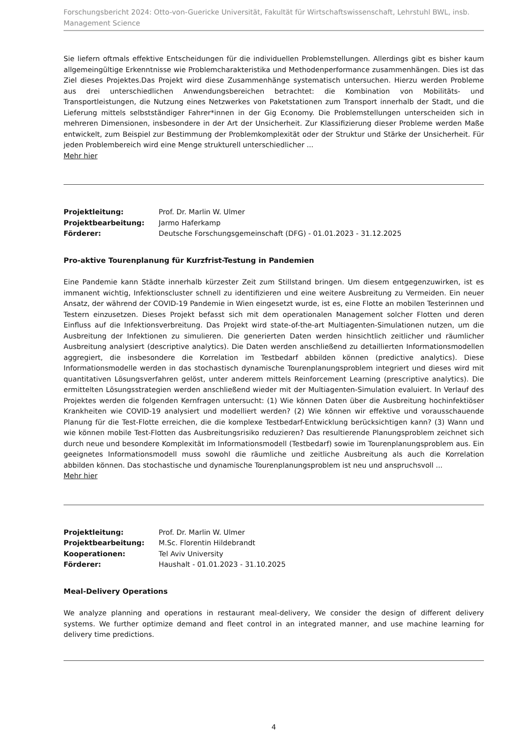Forschungsbericht 2024: Otto-von-Guericke Universität, Fakultät für Wirtschaftswissenschaft, Lehrstuhl BWL, insb. Management Science
Sie liefern oftmals effektive Entscheidungen für die individuellen Problemstellungen. Allerdings gibt es bisher kaum allgemeingültige Erkenntnisse wie Problemcharakteristika und Methodenperformance zusammenhängen. Dies ist das Ziel dieses Projektes.Das Projekt wird diese Zusammenhänge systematisch untersuchen. Hierzu werden Probleme aus drei unterschiedlichen Anwendungsbereichen betrachtet: die Kombination von Mobilitäts- und Transportleistungen, die Nutzung eines Netzwerkes von Paketstationen zum Transport innerhalb der Stadt, und die Lieferung mittels selbstständiger Fahrer*innen in der Gig Economy. Die Problemstellungen unterscheiden sich in mehreren Dimensionen, insbesondere in der Art der Unsicherheit. Zur Klassifizierung dieser Probleme werden Maße entwickelt, zum Beispiel zur Bestimmung der Problemkomplexität oder der Struktur und Stärke der Unsicherheit. Für jeden Problembereich wird eine Menge strukturell unterschiedlicher ...
Mehr hier
| Projektleitung: | Prof. Dr. Marlin W. Ulmer |
| Projektbearbeitung: | Jarmo Haferkamp |
| Förderer: | Deutsche Forschungsgemeinschaft (DFG) - 01.01.2023 - 31.12.2025 |
Pro-aktive Tourenplanung für Kurzfrist-Testung in Pandemien
Eine Pandemie kann Städte innerhalb kürzester Zeit zum Stillstand bringen. Um diesem entgegenzuwirken, ist es immanent wichtig, Infektionscluster schnell zu identifizieren und eine weitere Ausbreitung zu Vermeiden. Ein neuer Ansatz, der während der COVID-19 Pandemie in Wien eingesetzt wurde, ist es, eine Flotte an mobilen Testerinnen und Testern einzusetzen. Dieses Projekt befasst sich mit dem operationalen Management solcher Flotten und deren Einfluss auf die Infektionsverbreitung. Das Projekt wird state-of-the-art Multiagenten-Simulationen nutzen, um die Ausbreitung der Infektionen zu simulieren. Die generierten Daten werden hinsichtlich zeitlicher und räumlicher Ausbreitung analysiert (descriptive analytics). Die Daten werden anschließend zu detaillierten Informationsmodellen aggregiert, die insbesondere die Korrelation im Testbedarf abbilden können (predictive analytics). Diese Informationsmodelle werden in das stochastisch dynamische Tourenplanungsproblem integriert und dieses wird mit quantitativen Lösungsverfahren gelöst, unter anderem mittels Reinforcement Learning (prescriptive analytics). Die ermittelten Lösungsstrategien werden anschließend wieder mit der Multiagenten-Simulation evaluiert. In Verlauf des Projektes werden die folgenden Kernfragen untersucht: (1) Wie können Daten über die Ausbreitung hochinfektiöser Krankheiten wie COVID-19 analysiert und modelliert werden? (2) Wie können wir effektive und vorausschauende Planung für die Test-Flotte erreichen, die die komplexe Testbedarf-Entwicklung berücksichtigen kann? (3) Wann und wie können mobile Test-Flotten das Ausbreitungsrisiko reduzieren? Das resultierende Planungsproblem zeichnet sich durch neue und besondere Komplexität im Informationsmodell (Testbedarf) sowie im Tourenplanungsproblem aus. Ein geeignetes Informationsmodell muss sowohl die räumliche und zeitliche Ausbreitung als auch die Korrelation abbilden können. Das stochastische und dynamische Tourenplanungsproblem ist neu und anspruchsvoll ...
Mehr hier
| Projektleitung: | Prof. Dr. Marlin W. Ulmer |
| Projektbearbeitung: | M.Sc. Florentin Hildebrandt |
| Kooperationen: | Tel Aviv University |
| Förderer: | Haushalt - 01.01.2023 - 31.10.2025 |
Meal-Delivery Operations
We analyze planning and operations in restaurant meal-delivery, We consider the design of different delivery systems. We further optimize demand and fleet control in an integrated manner, and use machine learning for delivery time predictions.
4